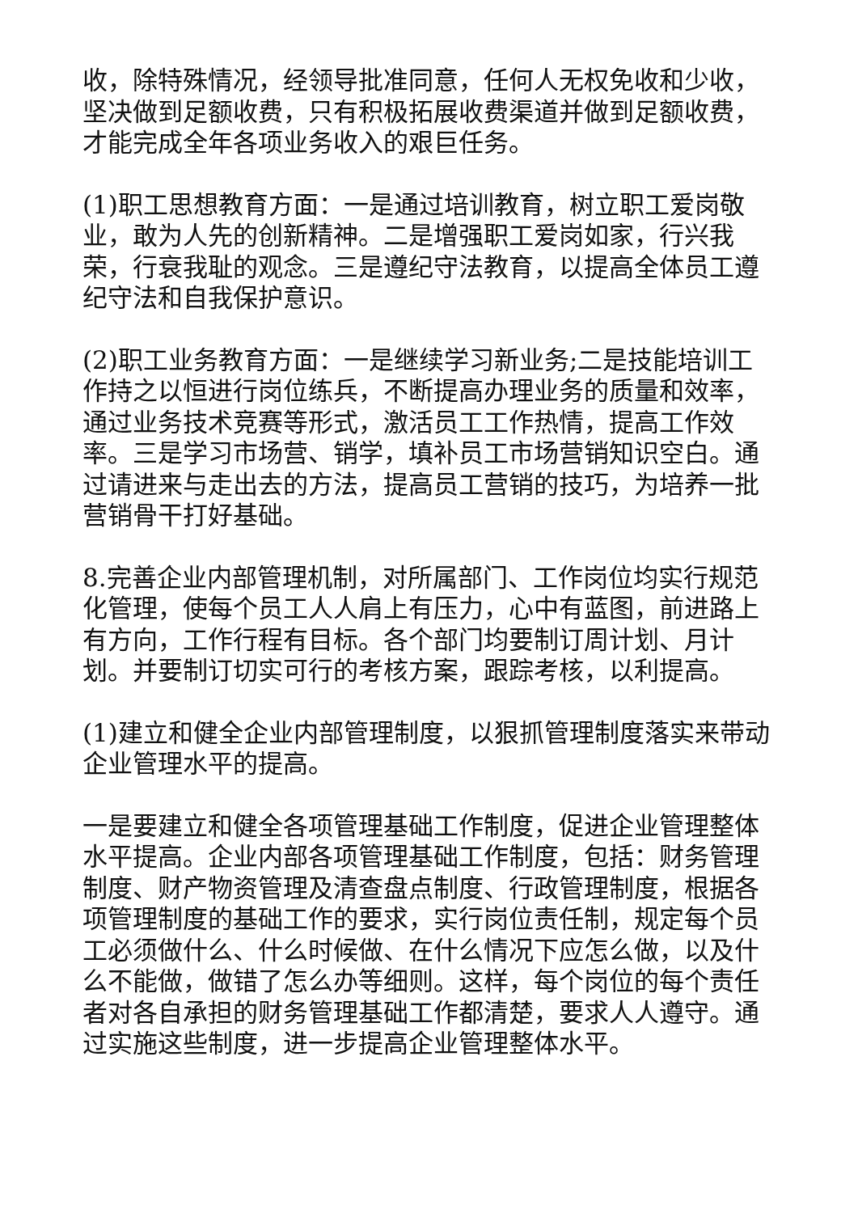收，除特殊情况，经领导批准同意，任何人无权免收和少收，坚决做到足额收费，只有积极拓展收费渠道并做到足额收费，才能完成全年各项业务收入的艰巨任务。
(1)职工思想教育方面：一是通过培训教育，树立职工爱岗敬业，敢为人先的创新精神。二是增强职工爱岗如家，行兴我荣，行衰我耻的观念。三是遵纪守法教育，以提高全体员工遵纪守法和自我保护意识。
(2)职工业务教育方面：一是继续学习新业务;二是技能培训工作持之以恒进行岗位练兵，不断提高办理业务的质量和效率，通过业务技术竞赛等形式，激活员工工作热情，提高工作效率。三是学习市场营、销学，填补员工市场营销知识空白。通过请进来与走出去的方法，提高员工营销的技巧，为培养一批营销骨干打好基础。
8.完善企业内部管理机制，对所属部门、工作岗位均实行规范化管理，使每个员工人人肩上有压力，心中有蓝图，前进路上有方向，工作行程有目标。各个部门均要制订周计划、月计划。并要制订切实可行的考核方案，跟踪考核，以利提高。
(1)建立和健全企业内部管理制度，以狠抓管理制度落实来带动企业管理水平的提高。
一是要建立和健全各项管理基础工作制度，促进企业管理整体水平提高。企业内部各项管理基础工作制度，包括：财务管理制度、财产物资管理及清查盘点制度、行政管理制度，根据各项管理制度的基础工作的要求，实行岗位责任制，规定每个员工必须做什么、什么时候做、在什么情况下应怎么做，以及什么不能做，做错了怎么办等细则。这样，每个岗位的每个责任者对各自承担的财务管理基础工作都清楚，要求人人遵守。通过实施这些制度，进一步提高企业管理整体水平。